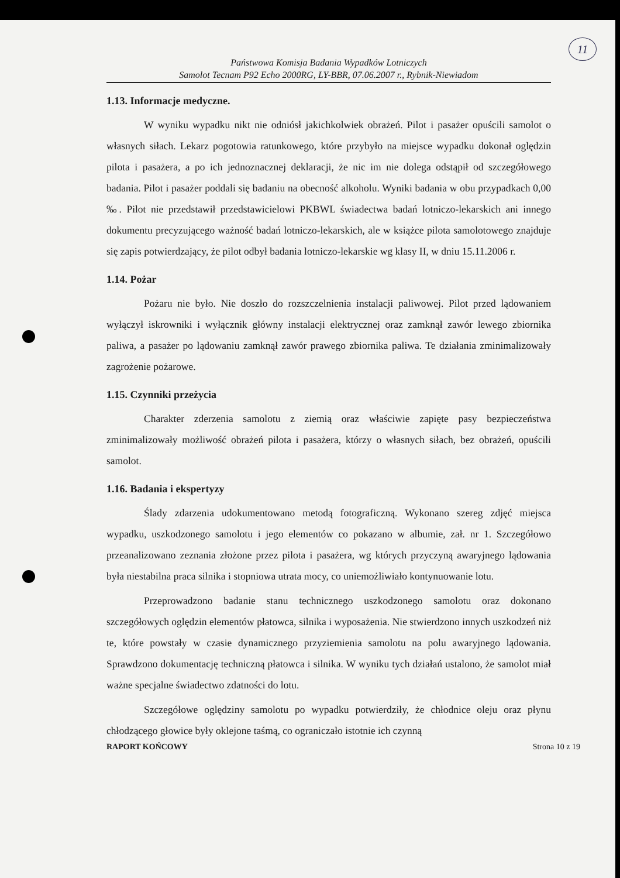11
Państwowa Komisja Badania Wypadków Lotniczych
Samolot Tecnam P92 Echo 2000RG, LY-BBR, 07.06.2007 r., Rybnik-Niewiadom
1.13. Informacje medyczne.
W wyniku wypadku nikt nie odniósł jakichkolwiek obrażeń. Pilot i pasażer opuścili samolot o własnych siłach. Lekarz pogotowia ratunkowego, które przybyło na miejsce wypadku dokonał oględzin pilota i pasażera, a po ich jednoznacznej deklaracji, że nic im nie dolega odstąpił od szczegółowego badania. Pilot i pasażer poddali się badaniu na obecność alkoholu. Wyniki badania w obu przypadkach 0,00 ‰. Pilot nie przedstawił przedstawicielowi PKBWL świadectwa badań lotniczo-lekarskich ani innego dokumentu precyzującego ważność badań lotniczo-lekarskich, ale w książce pilota samolotowego znajduje się zapis potwierdzający, że pilot odbył badania lotniczo-lekarskie wg klasy II, w dniu 15.11.2006 r.
1.14. Pożar
Pożaru nie było. Nie doszło do rozszczelnienia instalacji paliwowej. Pilot przed lądowaniem wyłączył iskrowniki i wyłącznik główny instalacji elektrycznej oraz zamknął zawór lewego zbiornika paliwa, a pasażer po lądowaniu zamknął zawór prawego zbiornika paliwa. Te działania zminimalizowały zagrożenie pożarowe.
1.15. Czynniki przeżycia
Charakter zderzenia samolotu z ziemią oraz właściwie zapięte pasy bezpieczeństwa zminimalizowały możliwość obrażeń pilota i pasażera, którzy o własnych siłach, bez obrażeń, opuścili samolot.
1.16. Badania i ekspertyzy
Ślady zdarzenia udokumentowano metodą fotograficzną. Wykonano szereg zdjęć miejsca wypadku, uszkodzonego samolotu i jego elementów co pokazano w albumie, zał. nr 1. Szczegółowo przeanalizowano zeznania złożone przez pilota i pasażera, wg których przyczyną awaryjnego lądowania była niestabilna praca silnika i stopniowa utrata mocy, co uniemożliwiało kontynuowanie lotu.
Przeprowadzono badanie stanu technicznego uszkodzonego samolotu oraz dokonano szczegółowych oględzin elementów płatowca, silnika i wyposażenia. Nie stwierdzono innych uszkodzeń niż te, które powstały w czasie dynamicznego przyziemienia samolotu na polu awaryjnego lądowania. Sprawdzono dokumentację techniczną płatowca i silnika. W wyniku tych działań ustalono, że samolot miał ważne specjalne świadectwo zdatności do lotu.
Szczegółowe oględziny samolotu po wypadku potwierdziły, że chłodnice oleju oraz płynu chłodzącego głowice były oklejone taśmą, co ograniczało istotnie ich czynną
RAPORT KOŃCOWY Strona 10 z 19